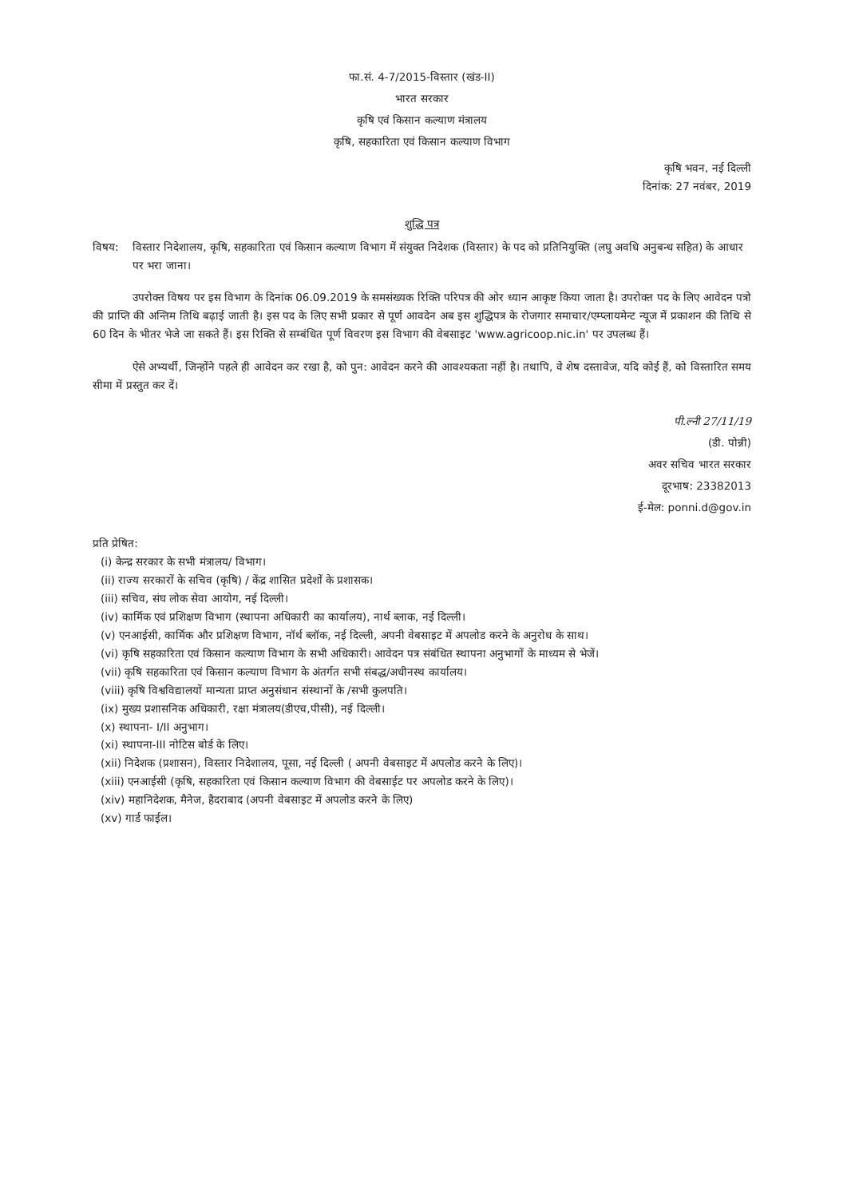फा.सं. 4-7/2015-विस्तार (खंड-II)
भारत सरकार
कृषि एवं किसान कल्याण मंत्रालय
कृषि, सहकारिता एवं किसान कल्याण विभाग
कृषि भवन, नई दिल्ली
दिनांक: 27 नवंबर, 2019
शुद्धि पत्र
विषय: विस्तार निदेशालय, कृषि, सहकारिता एवं किसान कल्याण विभाग में संयुक्त निदेशक (विस्तार) के पद को प्रतिनियुक्ति (लघु अवधि अनुबन्ध सहित) के आधार पर भरा जाना।
उपरोक्त विषय पर इस विभाग के दिनांक 06.09.2019 के समसंख्यक रिक्ति परिपत्र की ओर ध्यान आकृष्ट किया जाता है। उपरोक्त पद के लिए आवेदन पत्रो की प्राप्ति की अन्तिम तिथि बढ़ाई जाती है। इस पद के लिए सभी प्रकार से पूर्ण आवदेन अब इस शुद्धिपत्र के रोजगार समाचार/एम्प्लायमेन्ट न्यूज में प्रकाशन की तिथि से 60 दिन के भीतर भेजे जा सकते हैं। इस रिक्ति से सम्बंधित पूर्ण विवरण इस विभाग की वेबसाइट 'www.agricoop.nic.in' पर उपलब्ध हैं।
ऐसे अभ्यर्थी, जिन्होंने पहले ही आवेदन कर रखा है, को पुन: आवेदन करने की आवश्यकता नहीं है। तथापि, वे शेष दस्तावेज, यदि कोई हैं, को विस्तारित समय सीमा में प्रस्तुत कर दें।
पी.ल्नी 27/11/19
(डी. पोन्नी)
अवर सचिव भारत सरकार
दूरभाष: 23382013
ई-मेल: ponni.d@gov.in
प्रति प्रेषित:
(i) केन्द्र सरकार के सभी मंत्रालय/ विभाग।
(ii) राज्य सरकारों के सचिव (कृषि) / केंद्र शासित प्रदेशों के प्रशासक।
(iii) सचिव, संघ लोक सेवा आयोग, नई दिल्ली।
(iv) कार्मिक एवं प्रशिक्षण विभाग (स्थापना अधिकारी का कार्यालय), नार्थ ब्लाक, नई दिल्ली।
(v) एनआईसी, कार्मिक और प्रशिक्षण विभाग, नॉर्थ ब्लॉक, नई दिल्ली, अपनी वेबसाइट में अपलोड करने के अनुरोध के साथ।
(vi) कृषि सहकारिता एवं किसान कल्याण विभाग के सभी अधिकारी। आवेदन पत्र संबंधित स्थापना अनुभागों के माध्यम से भेजें।
(vii) कृषि सहकारिता एवं किसान कल्याण विभाग के अंतर्गत सभी संबद्ध/अधीनस्थ कार्यालय।
(viii) कृषि विश्वविद्यालयों मान्यता प्राप्त अनुसंधान संस्थानों के /सभी कुलपति।
(ix) मुख्य प्रशासनिक अधिकारी, रक्षा मंत्रालय(डीएच,पीसी), नई दिल्ली।
(x) स्थापना- I/II अनुभाग।
(xi) स्थापना-III नोटिस बोर्ड के लिए।
(xii) निदेशक (प्रशासन), विस्तार निदेशालय, पूसा, नई दिल्ली ( अपनी वेबसाइट में अपलोड करने के लिए)।
(xiii) एनआईसी (कृषि, सहकारिता एवं किसान कल्याण विभाग की वेबसाईट पर अपलोड करने के लिए)।
(xiv) महानिदेशक, मैनेज, हैदराबाद (अपनी वेबसाइट में अपलोड करने के लिए)
(xv) गार्ड फाईल।